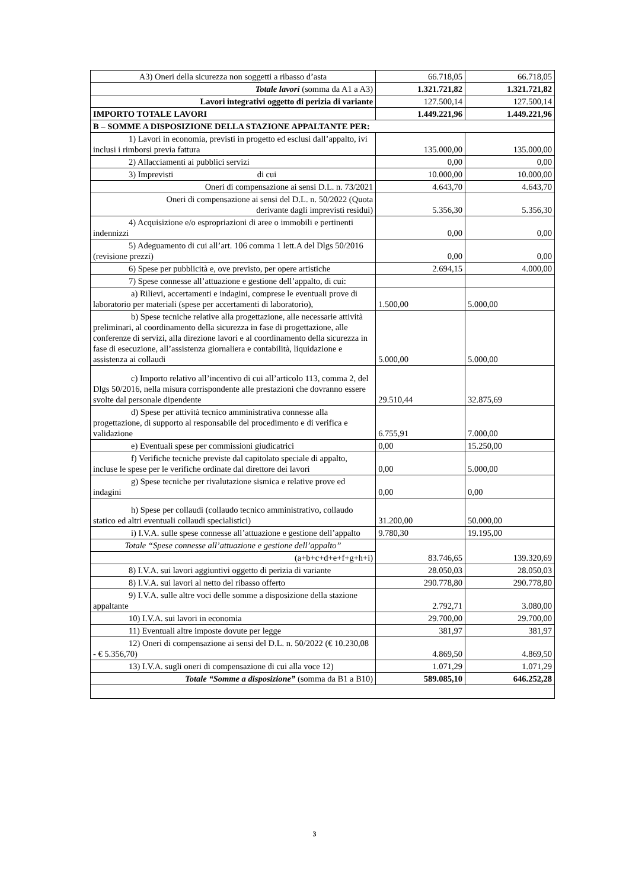| A3) Oneri della sicurezza non soggetti a ribasso d’asta | 66.718,05 | 66.718,05 |
| Totale lavori (somma da A1 a A3) | 1.321.721,82 | 1.321.721,82 |
| Lavori integrativi oggetto di perizia di variante | 127.500,14 | 127.500,14 |
| IMPORTO TOTALE LAVORI | 1.449.221,96 | 1.449.221,96 |
| B – SOMME A DISPOSIZIONE DELLA STAZIONE APPALTANTE PER: | | |
| 1) Lavori in economia, previsti in progetto ed esclusi dall’appalto, ivi inclusi i rimborsi previa fattura | 135.000,00 | 135.000,00 |
| 2) Allacciamenti ai pubblici servizi | 0,00 | 0,00 |
| 3) Imprevisti di cui | 10.000,00 | 10.000,00 |
| Oneri di compensazione ai sensi D.L. n. 73/2021 | 4.643,70 | 4.643,70 |
| Oneri di compensazione ai sensi del D.L. n. 50/2022 (Quota derivante dagli imprevisti residui) | 5.356,30 | 5.356,30 |
| 4) Acquisizione e/o espropriazioni di aree o immobili e pertinenti indennizzi | 0,00 | 0,00 |
| 5) Adeguamento di cui all’art. 106 comma 1 lett.A del Dlgs 50/2016 (revisione prezzi) | 0,00 | 0,00 |
| 6) Spese per pubblicità e, ove previsto, per opere artistiche | 2.694,15 | 4.000,00 |
| 7) Spese connesse all’attuazione e gestione dell’appalto, di cui: | | |
| a) Rilievi, accertamenti e indagini, comprese le eventuali prove di laboratorio per materiali (spese per accertamenti di laboratorio), | 1.500,00 | 5.000,00 |
| b) Spese tecniche relative alla progettazione, alle necessarie attività preliminari, al coordinamento della sicurezza in fase di progettazione, alle conferenze di servizi, alla direzione lavori e al coordinamento della sicurezza in fase di esecuzione, all’assistenza giornaliera e contabilità, liquidazione e assistenza ai collaudi | 5.000,00 | 5.000,00 |
| c) Importo relativo all’incentivo di cui all’articolo 113, comma 2, del Dlgs 50/2016, nella misura corrispondente alle prestazioni che dovranno essere svolte dal personale dipendente | 29.510,44 | 32.875,69 |
| d) Spese per attività tecnico amministrativa connesse alla progettazione, di supporto al responsabile del procedimento e di verifica e validazione | 6.755,91 | 7.000,00 |
| e) Eventuali spese per commissioni giudicatrici | 0,00 | 15.250,00 |
| f) Verifiche tecniche previste dal capitolato speciale di appalto, incluse le spese per le verifiche ordinate dal direttore dei lavori | 0,00 | 5.000,00 |
| g) Spese tecniche per rivalutazione sismica e relative prove ed indagini | 0,00 | 0,00 |
| h) Spese per collaudi (collaudo tecnico amministrativo, collaudo statico ed altri eventuali collaudi specialistici) | 31.200,00 | 50.000,00 |
| i) I.V.A. sulle spese connesse all’attuazione e gestione dell’appalto | 9.780,30 | 19.195,00 |
| Totale “Spese connesse all’attuazione e gestione dell’appalto” | 83.746,65 | 139.320,69 |
| (a+b+c+d+e+f+g+h+i) | | |
| 8) I.V.A. sui lavori aggiuntivi oggetto di perizia di variante | 28.050,03 | 28.050,03 |
| 8) I.V.A. sui lavori al netto del ribasso offerto | 290.778,80 | 290.778,80 |
| 9) I.V.A. sulle altre voci delle somme a disposizione della stazione appaltante | 2.792,71 | 3.080,00 |
| 10) I.V.A. sui lavori in economia | 29.700,00 | 29.700,00 |
| 11) Eventuali altre imposte dovute per legge | 381,97 | 381,97 |
| 12) Oneri di compensazione ai sensi del D.L. n. 50/2022 (€ 10.230,08 - € 5.356,70) | 4.869,50 | 4.869,50 |
| 13) I.V.A. sugli oneri di compensazione di cui alla voce 12) | 1.071,29 | 1.071,29 |
| Totale “Somme a disposizione” (somma da B1 a B10) | 589.085,10 | 646.252,28 |
3